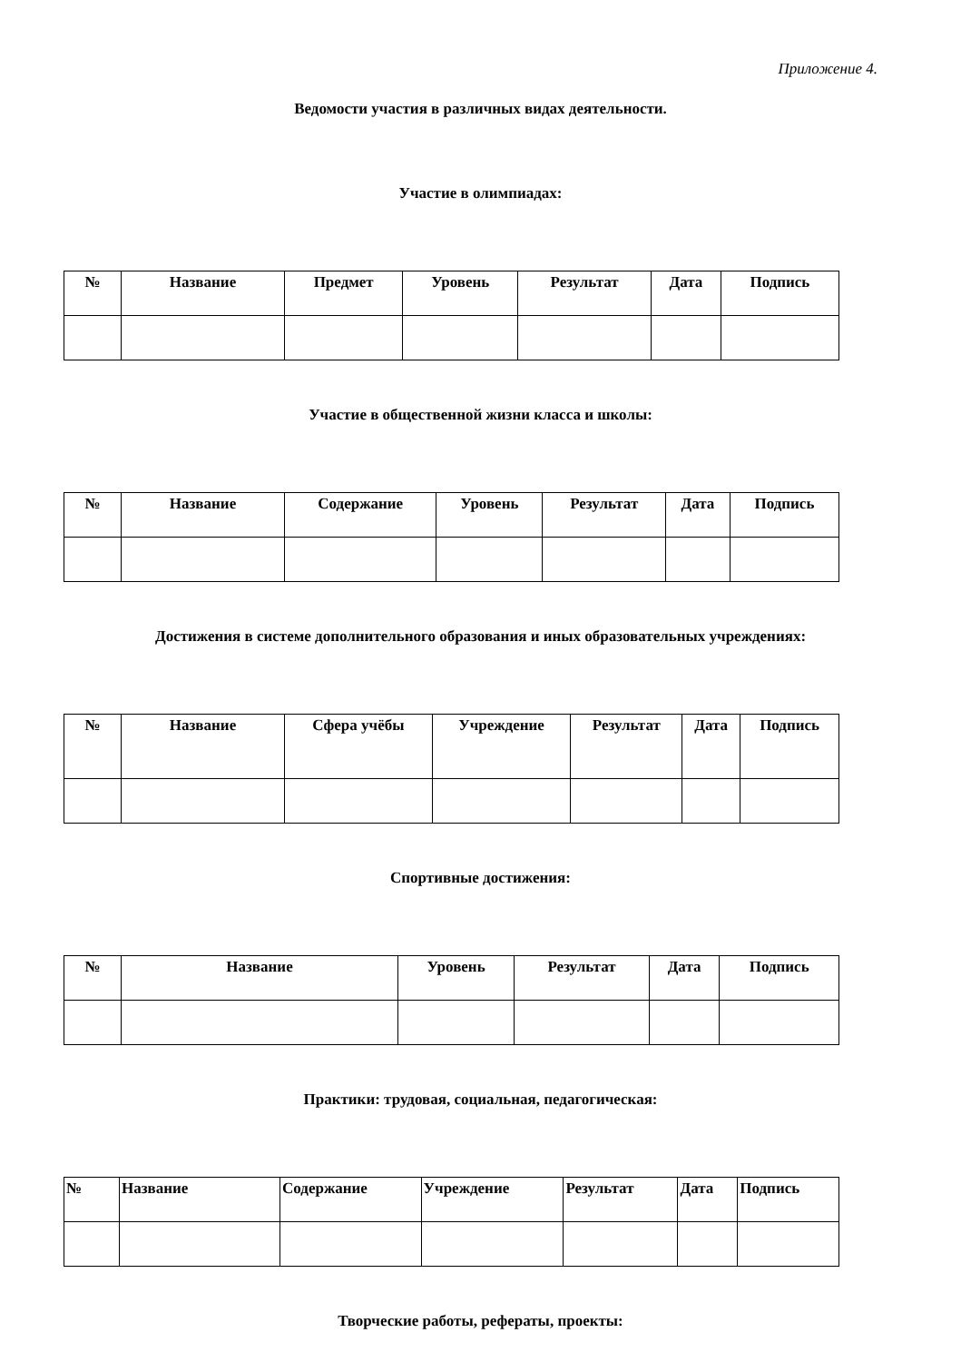Приложение 4.
Ведомости участия в различных видах деятельности.
Участие в олимпиадах:
| № | Название | Предмет | Уровень | Результат | Дата | Подпись |
| --- | --- | --- | --- | --- | --- | --- |
Участие в общественной жизни класса и школы:
| № | Название | Содержание | Уровень | Результат | Дата | Подпись |
| --- | --- | --- | --- | --- | --- | --- |
Достижения в системе дополнительного образования и иных образовательных учреждениях:
| № | Название | Сфера учёбы | Учреждение | Результат | Дата | Подпись |
| --- | --- | --- | --- | --- | --- | --- |
Спортивные достижения:
| № | Название | Уровень | Результат | Дата | Подпись |
| --- | --- | --- | --- | --- | --- |
Практики: трудовая, социальная, педагогическая:
| № | Название | Содержание | Учреждение | Результат | Дата | Подпись |
| --- | --- | --- | --- | --- | --- | --- |
Творческие работы, рефераты, проекты: